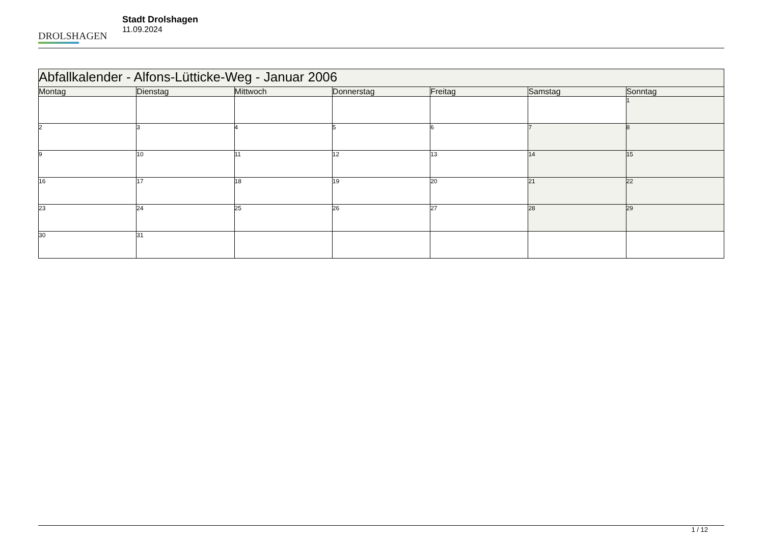DROLSHAGEN
Stadt Drolshagen
11.09.2024
| Abfallkalender - Alfons-Lütticke-Weg - Januar 2006 | | | | | | |
| --- | --- | --- | --- | --- | --- | --- |
| Montag | Dienstag | Mittwoch | Donnerstag | Freitag | Samstag | Sonntag |
| | | | | | | 1 |
| 2 | 3 | 4 | 5 | 6 | 7 | 8 |
| 9 | 10 | 11 | 12 | 13 | 14 | 15 |
| 16 | 17 | 18 | 19 | 20 | 21 | 22 |
| 23 | 24 | 25 | 26 | 27 | 28 | 29 |
| 30 | 31 | | | | | |
1 / 12